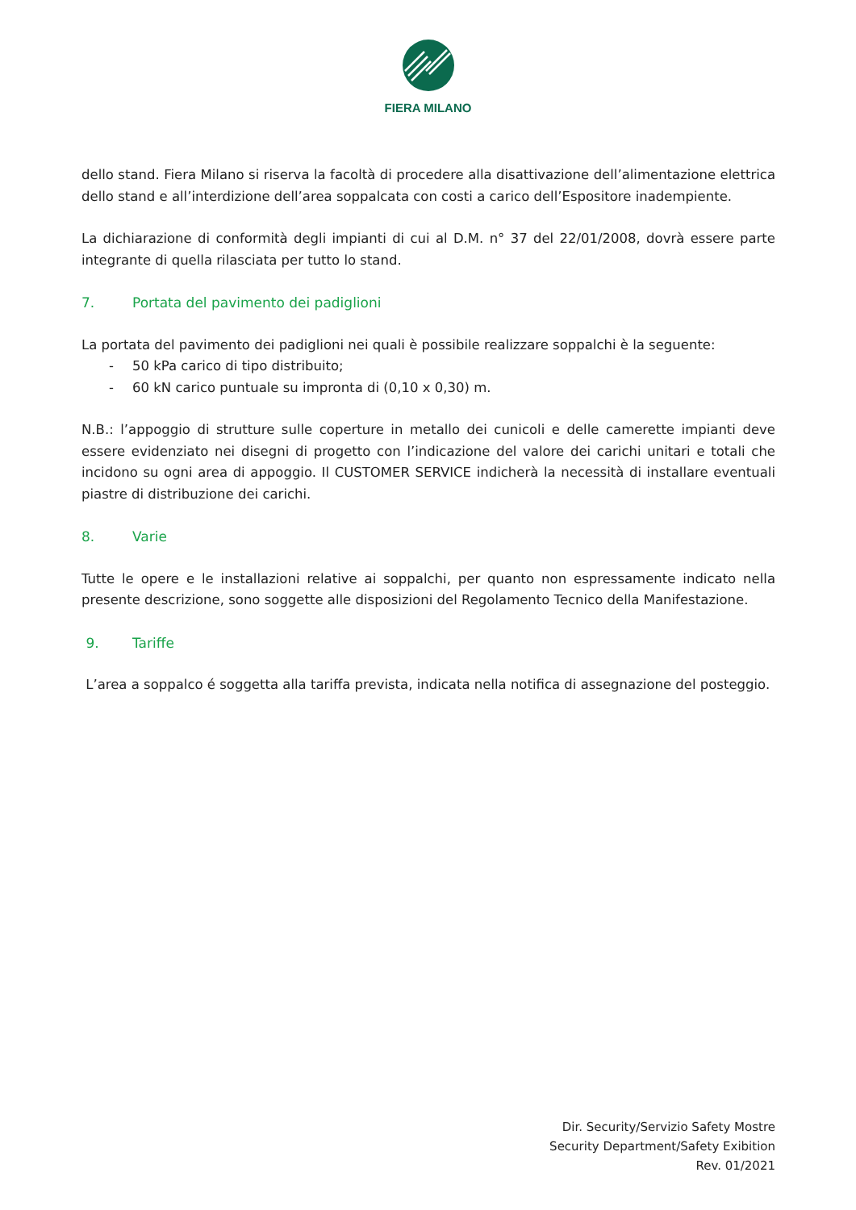FIERA MILANO
dello stand. Fiera Milano si riserva la facoltà di procedere alla disattivazione dell’alimentazione elettrica dello stand e all’interdizione dell’area soppalcata con costi a carico dell’Espositore inadempiente.
La dichiarazione di conformità degli impianti di cui al D.M. n° 37 del 22/01/2008, dovrà essere parte integrante di quella rilasciata per tutto lo stand.
7. Portata del pavimento dei padiglioni
La portata del pavimento dei padiglioni nei quali è possibile realizzare soppalchi è la seguente:
- 50 kPa carico di tipo distribuito;
- 60 kN carico puntuale su impronta di (0,10 x 0,30) m.
N.B.: l’appoggio di strutture sulle coperture in metallo dei cunicoli e delle camerette impianti deve essere evidenziato nei disegni di progetto con l’indicazione del valore dei carichi unitari e totali che incidono su ogni area di appoggio. Il CUSTOMER SERVICE indicherà la necessità di installare eventuali piastre di distribuzione dei carichi.
8. Varie
Tutte le opere e le installazioni relative ai soppalchi, per quanto non espressamente indicato nella presente descrizione, sono soggette alle disposizioni del Regolamento Tecnico della Manifestazione.
9. Tariffe
L’area a soppalco é soggetta alla tariffa prevista, indicata nella notifica di assegnazione del posteggio.
Dir. Security/Servizio Safety Mostre
Security Department/Safety Exibition
Rev. 01/2021